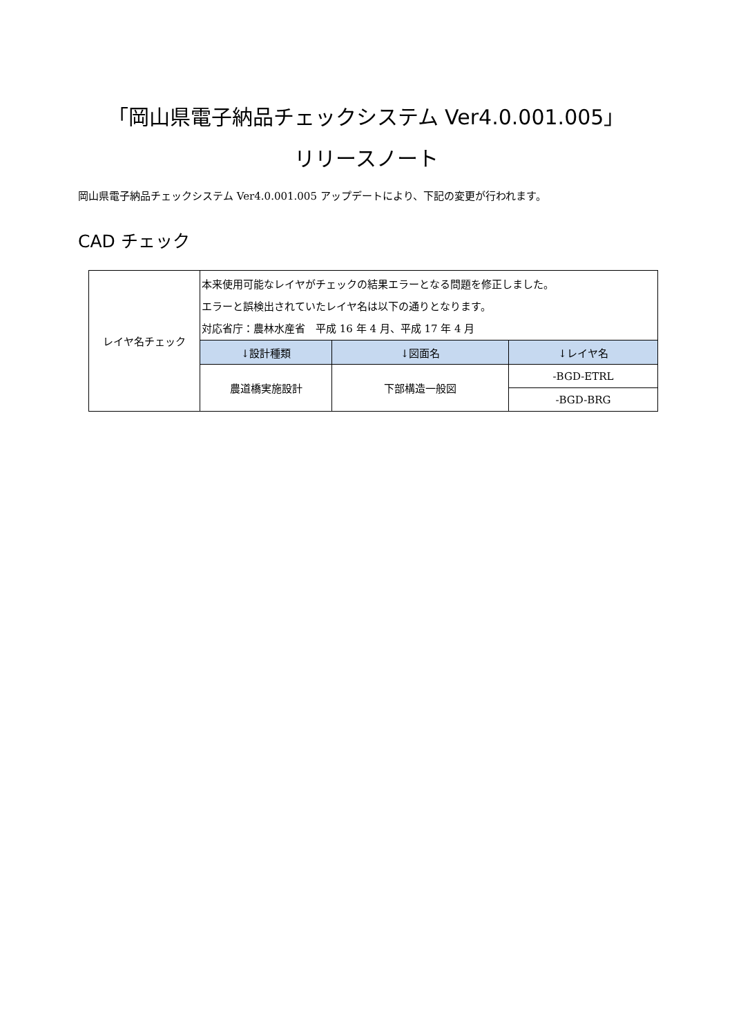「岡山県電子納品チェックシステム Ver4.0.001.005」
リリースノート
岡山県電子納品チェックシステム Ver4.0.001.005 アップデートにより、下記の変更が行われます。
CAD チェック
| レイヤ名チェック | 本来使用可能なレイヤがチェックの結果エラーとなる問題を修正しました。 エラーと誤検出されていたレイヤ名は以下の通りとなります。 対応省庁：農林水産省 平成 16 年 4 月、平成 17 年 4 月 | | |
| | ↓設計種類 | ↓図面名 | ↓レイヤ名 |
| | 農道橋実施設計 | 下部構造一般図 | -BGD-ETRL |
| | | | -BGD-BRG |